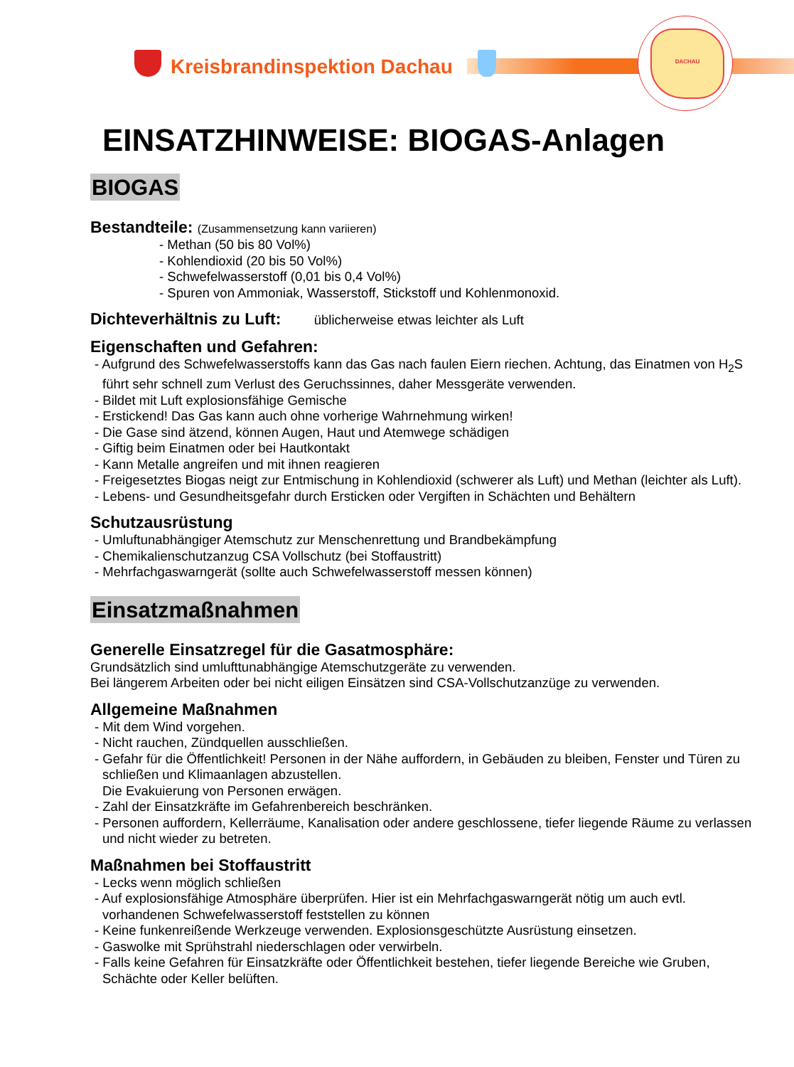DACHAU
Kreisbrandinspektion Dachau
EINSATZHINWEISE: BIOGAS-Anlagen
BIOGAS
Bestandteile: (Zusammensetzung kann variieren)
- Methan (50 bis 80 Vol%)
- Kohlendioxid (20 bis 50 Vol%)
- Schwefelwasserstoff (0,01 bis 0,4 Vol%)
- Spuren von Ammoniak, Wasserstoff, Stickstoff und Kohlenmonoxid.
Dichteverhältnis zu Luft: üblicherweise etwas leichter als Luft
Eigenschaften und Gefahren:
- Aufgrund des Schwefelwasserstoffs kann das Gas nach faulen Eiern riechen. Achtung, das Einatmen von H<sub>2</sub>S führt sehr schnell zum Verlust des Geruchssinnes, daher Messgeräte verwenden.
- Bildet mit Luft explosionsfähige Gemische
- Erstickend! Das Gas kann auch ohne vorherige Wahrnehmung wirken!
- Die Gase sind ätzend, können Augen, Haut und Atemwege schädigen
- Giftig beim Einatmen oder bei Hautkontakt
- Kann Metalle angreifen und mit ihnen reagieren
- Freigesetztes Biogas neigt zur Entmischung in Kohlendioxid (schwerer als Luft) und Methan (leichter als Luft).
- Lebens- und Gesundheitsgefahr durch Ersticken oder Vergiften in Schächten und Behältern
Schutzausrüstung
- Umluftunabhängiger Atemschutz zur Menschenrettung und Brandbekämpfung
- Chemikalienschutzanzug CSA Vollschutz (bei Stoffaustritt)
- Mehrfachgaswarngerät (sollte auch Schwefelwasserstoff messen können)
Einsatzmaßnahmen
Generelle Einsatzregel für die Gasatmosphäre:
Grundsätzlich sind umlufttunabhängige Atemschutzgeräte zu verwenden.
Bei längerem Arbeiten oder bei nicht eiligen Einsätzen sind CSA-Vollschutzanzüge zu verwenden.
Allgemeine Maßnahmen
- Mit dem Wind vorgehen.
- Nicht rauchen, Zündquellen ausschließen.
- Gefahr für die Öffentlichkeit! Personen in der Nähe auffordern, in Gebäuden zu bleiben, Fenster und Türen zu schließen und Klimaanlagen abzustellen.
Die Evakuierung von Personen erwägen.
- Zahl der Einsatzkräfte im Gefahrenbereich beschränken.
- Personen auffordern, Kellerräume, Kanalisation oder andere geschlossene, tiefer liegende Räume zu verlassen und nicht wieder zu betreten.
Maßnahmen bei Stoffaustritt
- Lecks wenn möglich schließen
- Auf explosionsfähige Atmosphäre überprüfen. Hier ist ein Mehrfachgaswarngerät nötig um auch evtl. vorhandenen Schwefelwasserstoff feststellen zu können
- Keine funkenreißende Werkzeuge verwenden. Explosionsgeschützte Ausrüstung einsetzen.
- Gaswolke mit Sprühstrahl niederschlagen oder verwirbeln.
- Falls keine Gefahren für Einsatzkräfte oder Öffentlichkeit bestehen, tiefer liegende Bereiche wie Gruben, Schächte oder Keller belüften.